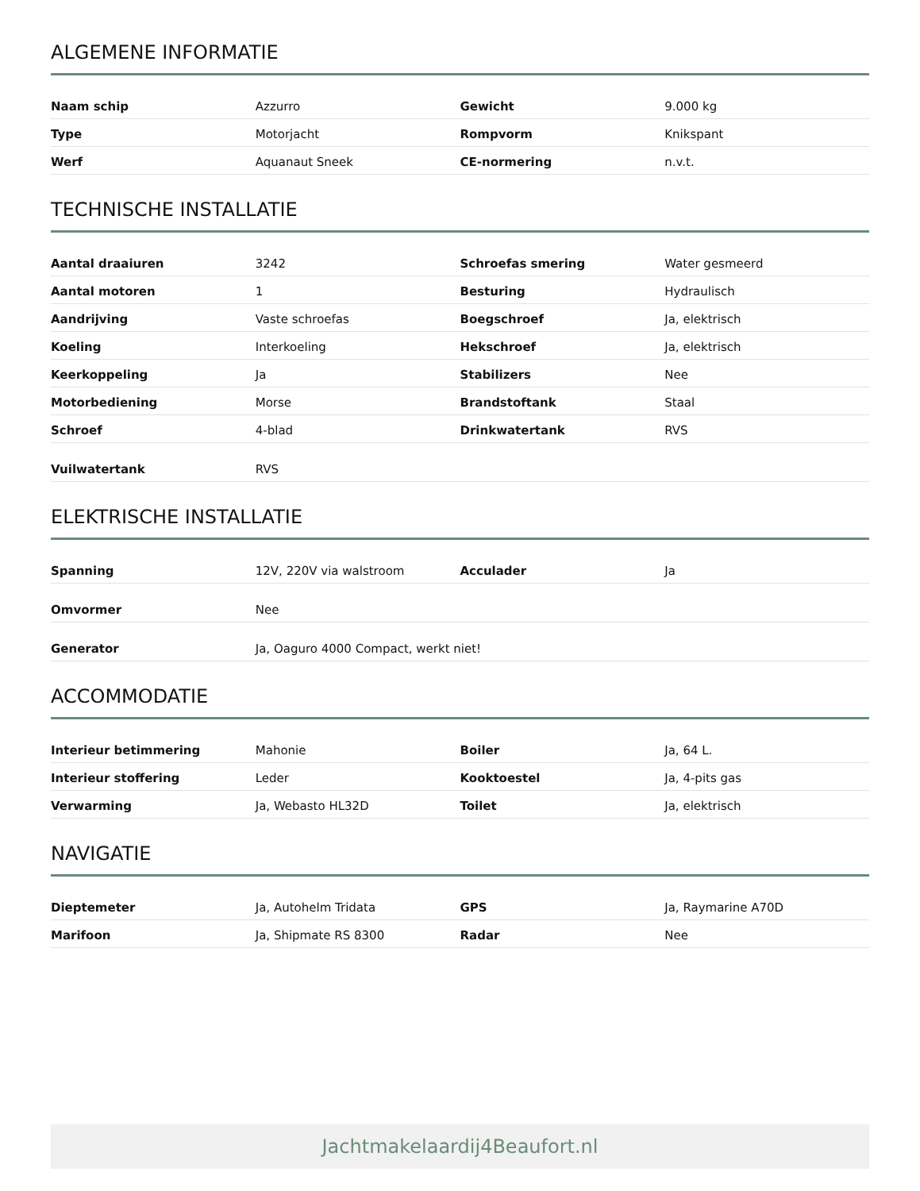ALGEMENE INFORMATIE
| Naam schip | Azzurro | Gewicht | 9.000 kg |
| Type | Motorjacht | Rompvorm | Knikspant |
| Werf | Aquanaut Sneek | CE-normering | n.v.t. |
TECHNISCHE INSTALLATIE
| Aantal draaiuren | 3242 | Schroefas smering | Water gesmeerd |
| Aantal motoren | 1 | Besturing | Hydraulisch |
| Aandrijving | Vaste schroefas | Boegschroef | Ja, elektrisch |
| Koeling | Interkoeling | Hekschroef | Ja, elektrisch |
| Keerkoppeling | Ja | Stabilizers | Nee |
| Motorbediening | Morse | Brandstoftank | Staal |
| Schroef | 4-blad | Drinkwatertank | RVS |
| Vuilwatertank | RVS | | |
ELEKTRISCHE INSTALLATIE
| Spanning | 12V, 220V via walstroom | Acculader | Ja |
| Omvormer | Nee | | |
| Generator | Ja, Oaguro 4000 Compact, werkt niet! | | |
ACCOMMODATIE
| Interieur betimmering | Mahonie | Boiler | Ja, 64 L. |
| Interieur stoffering | Leder | Kooktoestel | Ja, 4-pits gas |
| Verwarming | Ja, Webasto HL32D | Toilet | Ja, elektrisch |
NAVIGATIE
| Dieptemeter | Ja, Autohelm Tridata | GPS | Ja, Raymarine A70D |
| Marifoon | Ja, Shipmate RS 8300 | Radar | Nee |
Jachtmakelaardij4Beaufort.nl